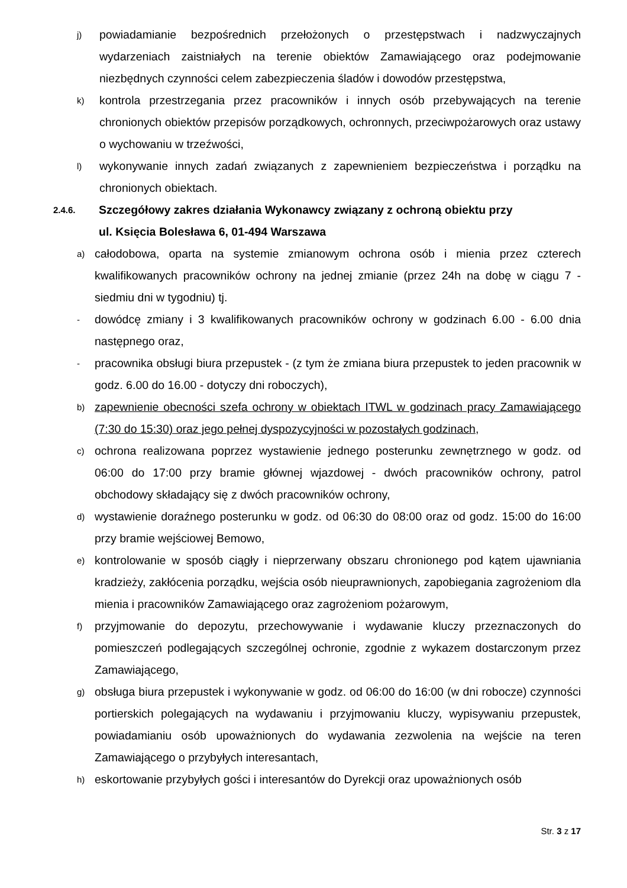j) powiadamianie bezpośrednich przełożonych o przestępstwach i nadzwyczajnych wydarzeniach zaistniałych na terenie obiektów Zamawiającego oraz podejmowanie niezbędnych czynności celem zabezpieczenia śladów i dowodów przestępstwa,
k) kontrola przestrzegania przez pracowników i innych osób przebywających na terenie chronionych obiektów przepisów porządkowych, ochronnych, przeciwpożarowych oraz ustawy o wychowaniu w trzeźwości,
l) wykonywanie innych zadań związanych z zapewnieniem bezpieczeństwa i porządku na chronionych obiektach.
2.4.6. Szczegółowy zakres działania Wykonawcy związany z ochroną obiektu przy
ul. Księcia Bolesława 6, 01-494 Warszawa
a) całodobowa, oparta na systemie zmianowym ochrona osób i mienia przez czterech kwalifikowanych pracowników ochrony na jednej zmianie (przez 24h na dobę w ciągu 7 - siedmiu dni w tygodniu) tj.
- dowódcę zmiany i 3 kwalifikowanych pracowników ochrony w godzinach 6.00 - 6.00 dnia następnego oraz,
- pracownika obsługi biura przepustek - (z tym że zmiana biura przepustek to jeden pracownik w godz. 6.00 do 16.00 - dotyczy dni roboczych),
b) zapewnienie obecności szefa ochrony w obiektach ITWL w godzinach pracy Zamawiającego (7:30 do 15:30) oraz jego pełnej dyspozycyjności w pozostałych godzinach,
c) ochrona realizowana poprzez wystawienie jednego posterunku zewnętrznego w godz. od 06:00 do 17:00 przy bramie głównej wjazdowej - dwóch pracowników ochrony, patrol obchodowy składający się z dwóch pracowników ochrony,
d) wystawienie doraźnego posterunku w godz. od 06:30 do 08:00 oraz od godz. 15:00 do 16:00 przy bramie wejściowej Bemowo,
e) kontrolowanie w sposób ciągły i nieprzerwany obszaru chronionego pod kątem ujawniania kradzieży, zakłócenia porządku, wejścia osób nieuprawnionych, zapobiegania zagrożeniom dla mienia i pracowników Zamawiającego oraz zagrożeniom pożarowym,
f) przyjmowanie do depozytu, przechowywanie i wydawanie kluczy przeznaczonych do pomieszczeń podlegających szczególnej ochronie, zgodnie z wykazem dostarczonym przez Zamawiającego,
g) obsługa biura przepustek i wykonywanie w godz. od 06:00 do 16:00 (w dni robocze) czynności portierskich polegających na wydawaniu i przyjmowaniu kluczy, wypisywaniu przepustek, powiadamianiu osób upoważnionych do wydawania zezwolenia na wejście na teren Zamawiającego o przybyłych interesantach,
h) eskortowanie przybyłych gości i interesantów do Dyrekcji oraz upoważnionych osób
Str. 3 z 17